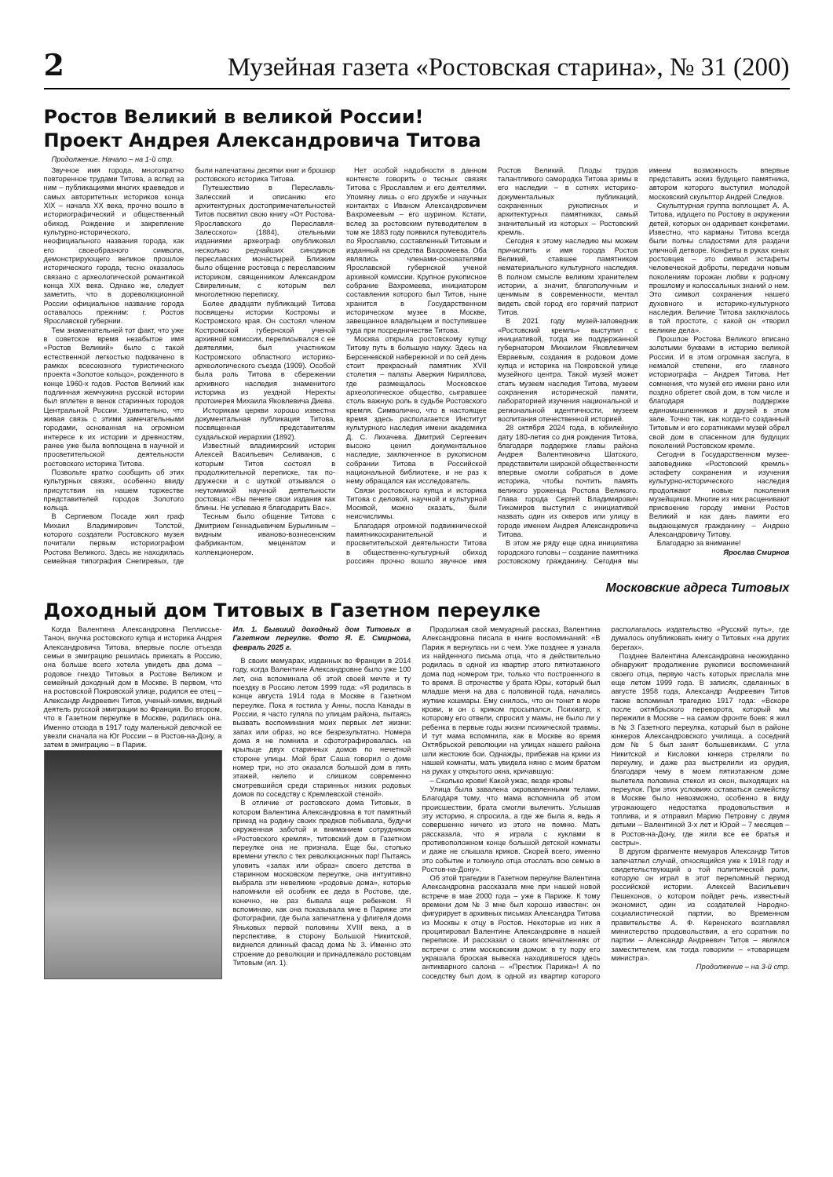2
Музейная газета «Ростовская старина», № 31 (200)
Ростов Великий в великой России!
Проект Андрея Александровича Титова
Продолжение. Начало – на 1-й стр.
Звучное имя города, многократно повторенное трудами Титова, а вслед за ним – публикациями многих краеведов и самых авторитетных историков конца XIX – начала XX века, прочно вошло в историографический и общественный обиход. Рождение и закрепление культурно-исторического, неофициального названия города, как его своеобразного символа, демонстрирующего великое прошлое исторического города, тесно оказалось связано с археологической романтикой конца XIX века. Однако же, следует заметить, что в дореволюционной России официальное название города оставалось прежним: г. Ростов Ярославской губернии.
Тем знаменательней тот факт, что уже в советское время незабытое имя «Ростов Великий» было с такой естественной легкостью подхвачено в рамках всесоюзного туристического проекта «Золотое кольцо», рожденного в конце 1960-х годов. Ростов Великий как подлинная жемчужина русской истории был вплетен в венок старинных городов Центральной России. Удивительно, что живая связь с этими замечательными городами, основанная на огромном интересе к их истории и древностям, ранее уже была воплощена в научной и просветительской деятельности ростовского историка Титова.
Позвольте кратко сообщить об этих культурных связях, особенно ввиду присутствия на нашем торжестве представителей городов Золотого кольца.
В Сергиевом Посаде жил граф Михаил Владимирович Толстой, которого создатели Ростовского музея почитали первым историографом Ростова Великого. Здесь же находилась семейная типография Снегиревых, где были напечатаны десятки книг и брошюр ростовского историка Титова.
Путешествию в Переславль-Залесский и описанию его архитектурных достопримечательностей Титов посвятил свою книгу «От Ростова-Ярославского до Переславля-Залесского» (1884), отельными изданиями археограф опубликовал несколько редчайших синодиков переславских монастырей. Близким было общение ростовца с переславским историком, священником Александром Свирелиным, с которым вел многолетнюю переписку.
Более двадцати публикаций Титова посвящены истории Костромы и Костромского края. Он состоял членом Костромской губернской ученой архивной комиссии, переписывался с ее деятелями, был участником Костромского областного историко-археологического съезда (1909). Особой была роль Титова в сбережении архивного наследия знаменитого историка из уездной Нерехты протоиерея Михаила Яковлевича Диева.
Историкам церкви хорошо известна документальная публикация Титова, посвященная представителям суздальской иерархии (1892).
Известный владимирский историк Алексей Васильевич Селиванов, с которым Титов состоял в продолжительной переписке, так по-дружески и с шуткой отзывался о неутомимой научной деятельности ростовца: «Вы печете свои издания как блины. Не успеваю я благодарить Вас».
Тесным было общение Титова с Дмитрием Геннадьевичем Бурылиным – видным иваново-вознесенским фабрикантом, меценатом и коллекционером.
Нет особой надобности в данном контексте говорить о тесных связях Титова с Ярославлем и его деятелями. Упомяну лишь о его дружбе и научных контактах с Иваном Александровичем Вахромеевым – его шурином. Кстати, вслед за ростовским путеводителем в том же 1883 году появился путеводитель по Ярославлю, составленный Титовым и изданный на средства Вахромеева. Оба являлись членами-основателями Ярославской губернской ученой архивной комиссии. Крупное рукописное собрание Вахромеева, инициатором составления которого был Титов, ныне хранится в Государственном историческом музее в Москве, завещанное владельцем и поступившее туда при посредничестве Титова.
Москва открыла ростовскому купцу Титову путь в большую науку. Здесь на Берсеневской набережной и по сей день стоит прекрасный памятник XVII столетия – палаты Аверкия Кириллова, где размещалось Московское археологическое общество, сыгравшее столь важную роль в судьбе Ростовского кремля. Символично, что в настоящее время здесь располагается Институт культурного наследия имени академика Д. С. Лихачева. Дмитрий Сергеевич высоко ценил документальное наследие, заключенное в рукописном собрании Титова в Российской национальной библиотеке, и не раз к нему обращался как исследователь.
Связи ростовского купца и историка Титова с деловой, научной и культурной Москвой, можно сказать, были неисчислимы.
Благодаря огромной подвижнической памятникоохранительной и просветительской деятельности Титова в общественно-культурный обиход россиян прочно вошло звучное имя Ростов Великий. Плоды трудов талантливого самородка Титова зримы в его наследии – в сотнях историко-документальных публикаций, сохраненных рукописных и архитектурных памятниках, самый значительный из которых – Ростовский кремль.
Сегодня к этому наследию мы можем причислить и имя города Ростов Великий, ставшее памятником нематериального культурного наследия. В полном смысле великим хранителем истории, а значит, благополучным и ценимым в современности, мечтал видеть свой город его горячий патриот Титов.
В 2021 году музей-заповедник «Ростовский кремль» выступил с инициативой, тогда же поддержанной губернатором Михаилом Яковлевичем Евраевым, создания в родовом доме купца и историка на Покровской улице музейного центра. Такой музей может стать музеем наследия Титова, музеем сохранения исторической памяти, лабораторией изучения национальной и региональной идентичности, музеем воспитания отечественной историей.
28 октября 2024 года, в юбилейную дату 180-летия со дня рождения Титова, благодаря поддержке главы района Андрея Валентиновича Шатского, представители широкой общественности впервые смогли собраться в доме историка, чтобы почтить память великого уроженца Ростова Великого. Глава города Сергей Владимирович Тихомиров выступил с инициативой назвать один из скверов или улицу в городе именем Андрея Александровича Титова.
В этом же ряду еще одна инициатива городского головы – создание памятника ростовскому гражданину. Сегодня мы имеем возможность впервые представить эскиз будущего памятника, автором которого выступил молодой московский скульптор Андрей Следков.
Скульптурная группа воплощает А. А. Титова, идущего по Ростову в окружении детей, которых он одаривает конфетами. Известно, что карманы Титова всегда были полны сладостями для раздачи уличной детворе. Конфеты в руках юных ростовцев – это символ эстафеты человеческой доброты, передачи новым поколениям горожан любви к родному прошлому и колоссальных знаний о нем. Это символ сохранения нашего духовного и историко-культурного наследия. Величие Титова заключалось в той простоте, с какой он «творил великие дела».
Прошлое Ростова Великого вписано золотыми буквами в историю великой России. И в этом огромная заслуга, в немалой степени, его главного историографа – Андрея Титова. Нет сомнения, что музей его имени рано или поздно обретет свой дом, в том числе и благодаря поддержке единомышленников и друзей в этом зале. Точно так, как когда-то созданный Титовым и его соратниками музей обрел свой дом в спасенном для будущих поколений Ростовском кремле.
Сегодня в Государственном музее-заповеднике «Ростовский кремль» эстафету сохранения и изучения культурно-исторического наследия продолжают новые поколения музейщиков. Многие из них расценивают присвоение городу имени Ростов Великий и как дань памяти его выдающемуся гражданину – Андрею Александровичу Титову.
Благодарю за внимание!
Ярослав Смирнов
Московские адреса Титовых
Доходный дом Титовых в Газетном переулке
Когда Валентина Александровна Пеллиссье-Танон, внучка ростовского купца и историка Андрея Александровича Титова, впервые после отъезда семьи в эмиграцию решилась приехать в Россию, она больше всего хотела увидеть два дома – родовое гнездо Титовых в Ростове Великом и семейный доходный дом в Москве. В первом, что на ростовской Покровской улице, родился ее отец – Александр Андреевич Титов, ученый-химик, видный деятель русской эмиграции во Франции. Во втором, что в Газетном переулке в Москве, родилась она. Именно отсюда в 1917 году маленькой девочкой ее увезли сначала на Юг России – в Ростов-на-Дону, а затем в эмиграцию – в Париж.
Ил. 1. Бывший доходный дом Титовых в Газетном переулке. Фото Я. Е. Смирнова, февраль 2025 г.
В своих мемуарах, изданных во Франции в 2014 году, когда Валентине Александровне было уже 100 лет, она вспоминала об этой своей мечте и ту поездку в Россию летом 1999 года: «Я родилась в конце августа 1914 года в Москве в Газетном переулке. Пока я гостила у Анны, посла Канады в России, я часто гуляла по улицам района, пытаясь вызвать воспоминания моих первых лет жизни: запах или образ, но все безрезультатно. Номера дома я не помнила и сфотографировалась на крыльце двух старинных домов по нечетной стороне улицы. Мой брат Саша говорил о доме номер три, но это оказался большой дом в пять этажей, нелепо и слишком современно смотревшийся среди старинных низких родовых домов по соседству с Кремлевской стеной».
В отличие от ростовского дома Титовых, в котором Валентина Александровна в тот памятный приезд на родину своих предков побывала, будучи окруженная заботой и вниманием сотрудников «Ростовского кремля», титовский дом в Газетном переулке она не признала. Еще бы, столько времени утекло с тех революционных пор! Пытаясь уловить «запах или образ» своего детства в старинном московском переулке, она интуитивно выбрала эти невеликие «родовые дома», которые напомнили ей особняк ее деда в Ростове, где, конечно, не раз бывала еще ребенком. Я вспоминаю, как она показывала мне в Париже эти фотографии, где была запечатлена у флигеля дома Яньковых первой половины XVIII века, а в перспективе, в сторону Большой Никитской, виднелся длинный фасад дома № 3. Именно это строение до революции и принадлежало ростовцам Титовым (ил. 1).
Продолжая свой мемуарный рассказ, Валентина Александровна писала в книге воспоминаний: «В Париж я вернулась ни с чем. Уже позднее я узнала из найденного письма отца, что я действительно родилась в одной из квартир этого пятиэтажного дома под номером три, только что построенного в то время. В отрочестве у брата Юры, который был младше меня на два с половиной года, начались жуткие кошмары. Ему снилось, что он тонет в море крови, и он с криком просыпался. Психиатр, к которому его отвели, спросил у мамы, не было ли у ребенка в первые годы жизни психической травмы. И тут мама вспомнила, как в Москве во время Октябрьской революции на улицах нашего района шли жестокие бои. Однажды, прибежав на крики из нашей комнаты, мать увидела няню с моим братом на руках у открытого окна, кричавшую:
– Сколько крови! Какой ужас, везде кровь!
Улица была завалена окровавленными телами. Благодаря тому, что мама вспомнила об этом происшествии, брата смогли вылечить. Услышав эту историю, я спросила, а где же была я, ведь я совершенно ничего из этого не помню. Мать рассказала, что я играла с куклами в противоположном конце большой детской комнаты и даже не слышала криков. Скорей всего, именно это событие и толкнуло отца отослать всю семью в Ростов-на-Дону».
Об этой трагедии в Газетном переулке Валентина Александровна рассказала мне при нашей новой встрече в мае 2000 года – уже в Париже. К тому времени дом № 3 мне был хорошо известен: он фигурирует в архивных письмах Александра Титова из Москвы к отцу в Ростов. Некоторые из них я процитировал Валентине Александровне в нашей переписке. И рассказал о своих впечатлениях от встречи с этим московским домом: в ту пору его украшала броская вывеска находившегося здесь антикварного салона – «Престиж Парижа»! А по соседству был дом, в одной из квартир которого располагалось издательство «Русский путь», где думалось опубликовать книгу о Титовых «на других берегах».
Позднее Валентина Александровна неожиданно обнаружит продолжение рукописи воспоминаний своего отца, первую часть которых прислала мне еще летом 1999 года. В записях, сделанных в августе 1958 года, Александр Андреевич Титов также вспоминал трагедию 1917 года: «Вскоре после октябрьского переворота, который мы пережили в Москве – на самом фронте боев: я жил в № 3 Газетного переулка, который был в районе юнкеров Александровского училища, а соседний дом № 5 был занят большевиками. С угла Никитской и Кисловки юнкера стреляли по переулку, и даже раз выстрелили из орудия, благодаря чему в моем пятиэтажном доме вылетела половина стекол из окон, выходящих на переулок. При этих условиях оставаться семейству в Москве было невозможно, особенно в виду угрожающего недостатка продовольствия и топлива, и я отправил Марию Петровну с двумя детьми – Валентиной 3-х лет и Юрой – 7 месяцев – в Ростов-на-Дону, где жили все ее братья и сестры».
В другом фрагменте мемуаров Александр Титов запечатлел случай, относящийся уже к 1918 году и свидетельствующий о той политической роли, которую он играл в этот переломный период российской истории. Алексей Васильевич Пешехонов, о котором пойдет речь, известный экономист, один из создателей Народно-социалистической партии, во Временном правительстве А. Ф. Керенского возглавлял министерство продовольствия, а его соратник по партии – Александр Андреевич Титов – являлся заместителем, как тогда говорили – «товарищем министра».
Продолжение – на 3-й стр.